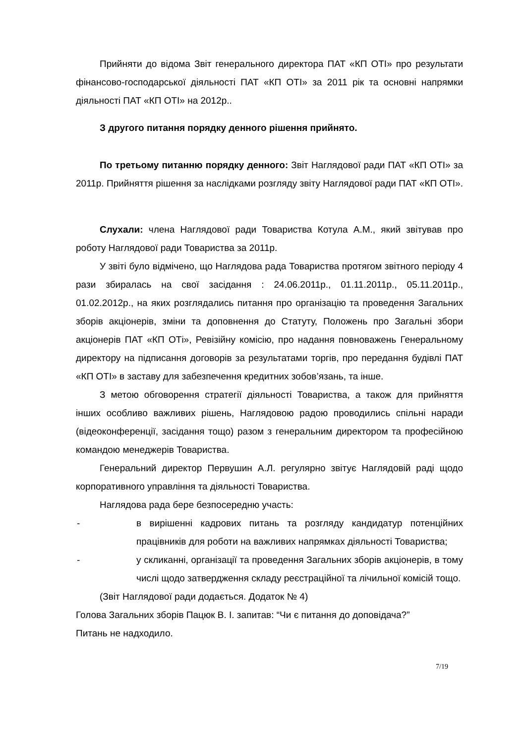Прийняти до відома Звіт генерального директора ПАТ «КП ОТІ» про результати фінансово-господарської діяльності ПАТ «КП ОТІ» за 2011 рік та основні напрямки діяльності ПАТ «КП ОТІ» на 2012р..
З другого питання порядку денного рішення прийнято.
По третьому питанню порядку денного: Звіт Наглядової ради ПАТ «КП ОТІ» за 2011р. Прийняття рішення за наслідками розгляду звіту Наглядової ради ПАТ «КП ОТІ».
Слухали: члена Наглядової ради Товариства Котула А.М., який звітував про роботу Наглядової ради Товариства за 2011р.
У звіті було відмічено, що Наглядова рада Товариства протягом звітного періоду 4 рази збиралась на свої засідання : 24.06.2011р., 01.11.2011р., 05.11.2011р., 01.02.2012р., на яких розглядались питання про організацію та проведення Загальних зборів акціонерів, зміни та доповнення до Статуту, Положень про Загальні збори акціонерів ПАТ «КП ОТі», Ревізійну комісію, про надання повноважень Генеральному директору на підписання договорів за результатами торгів, про передання будівлі ПАТ «КП ОТІ» в заставу для забезпечення кредитних зобов’язань, та інше.
З метою обговорення стратегії діяльності Товариства, а також для прийняття інших особливо важливих рішень, Наглядовою радою проводились спільні наради (відеоконференції, засідання тощо) разом з генеральним директором та професійною командою менеджерів Товариства.
Генеральний директор Первушин А.Л. регулярно звітує Наглядовій раді щодо корпоративного управління та діяльності Товариства.
Наглядова рада бере безпосередню участь:
- в вирішенні кадрових питань та розгляду кандидатур потенційних працівників для роботи на важливих напрямках діяльності Товариства;
- у скликанні, організації та проведення Загальних зборів акціонерів, в тому числі щодо затвердження складу реєстраційної та лічильної комісій тощо.
(Звіт Наглядової ради додається. Додаток № 4)
Голова Загальних зборів Пацюк В. І. запитав: “Чи є питання до доповідача?”
Питань не надходило.
7/19